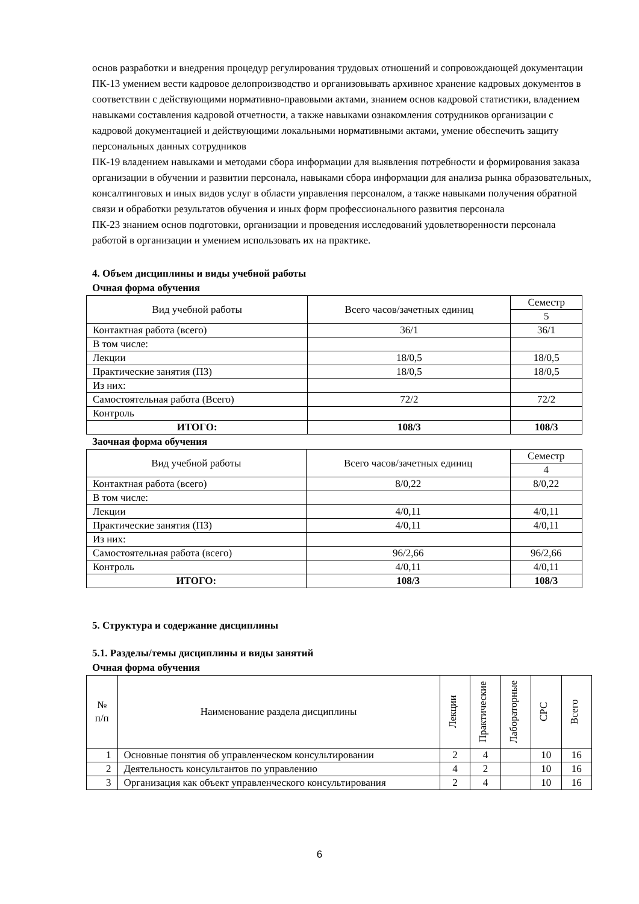основ разработки и внедрения процедур регулирования трудовых отношений и сопровождающей документации
ПК-13 умением вести кадровое делопроизводство и организовывать архивное хранение кадровых документов в соответствии с действующими нормативно-правовыми актами, знанием основ кадровой статистики, владением навыками составления кадровой отчетности, а также навыками ознакомления сотрудников организации с кадровой документацией и действующими локальными нормативными актами, умение обеспечить защиту персональных данных сотрудников
ПК-19 владением навыками и методами сбора информации для выявления потребности и формирования заказа организации в обучении и развитии персонала, навыками сбора информации для анализа рынка образовательных, консалтинговых и иных видов услуг в области управления персоналом, а также навыками получения обратной связи и обработки результатов обучения и иных форм профессионального развития персонала
ПК-23 знанием основ подготовки, организации и проведения исследований удовлетворенности персонала работой в организации и умением использовать их на практике.
4. Объем дисциплины и виды учебной работы
Очная форма обучения
| Вид учебной работы | Всего часов/зачетных единиц | Семестр |
| --- | --- | --- |
| | | 5 |
| Контактная работа (всего) | 36/1 | 36/1 |
| В том числе: | | |
| Лекции | 18/0,5 | 18/0,5 |
| Практические занятия (ПЗ) | 18/0,5 | 18/0,5 |
| Из них: | | |
| Самостоятельная работа (Всего) | 72/2 | 72/2 |
| Контроль | | |
| ИТОГО: | 108/3 | 108/3 |
Заочная форма обучения
| Вид учебной работы | Всего часов/зачетных единиц | Семестр |
| --- | --- | --- |
| | | 4 |
| Контактная работа (всего) | 8/0,22 | 8/0,22 |
| В том числе: | | |
| Лекции | 4/0,11 | 4/0,11 |
| Практические занятия (ПЗ) | 4/0,11 | 4/0,11 |
| Из них: | | |
| Самостоятельная работа (всего) | 96/2,66 | 96/2,66 |
| Контроль | 4/0,11 | 4/0,11 |
| ИТОГО: | 108/3 | 108/3 |
5. Структура и содержание дисциплины
5.1. Разделы/темы дисциплины и виды занятий
Очная форма обучения
| № п/п | Наименование раздела дисциплины | Лекции | Практические | Лабораторные | СРС | Всего |
| --- | --- | --- | --- | --- | --- | --- |
| 1 | Основные понятия об управленческом консультировании | 2 | 4 | | 10 | 16 |
| 2 | Деятельность консультантов по управлению | 4 | 2 | | 10 | 16 |
| 3 | Организация как объект управленческого консультирования | 2 | 4 | | 10 | 16 |
6